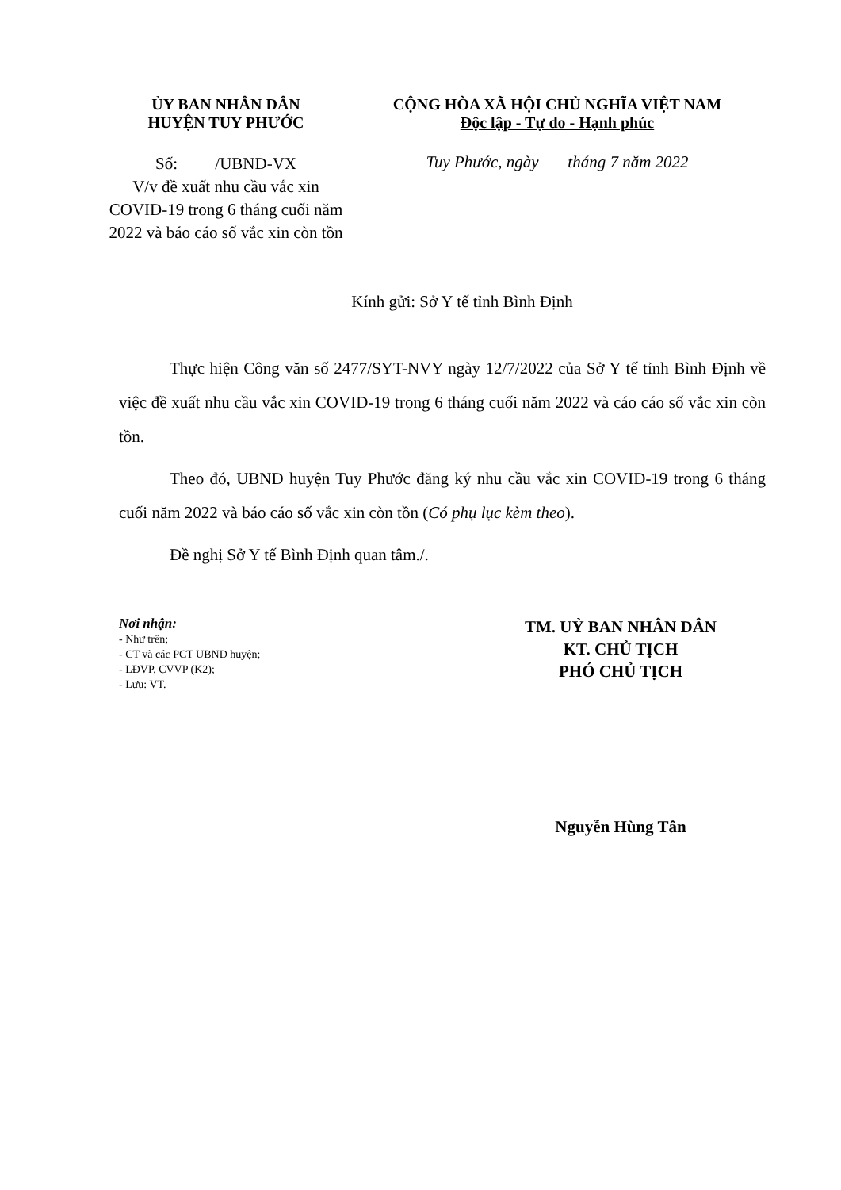ỦY BAN NHÂN DÂN
HUYỆN TUY PHƯỚC
CỘNG HÒA XÃ HỘI CHỦ NGHĨA VIỆT NAM
Độc lập - Tự do - Hạnh phúc
Số: /UBND-VX
V/v đề xuất nhu cầu vắc xin COVID-19 trong 6 tháng cuối năm 2022 và báo cáo số vắc xin còn tồn
Tuy Phước, ngày tháng 7 năm 2022
Kính gửi: Sở Y tế tỉnh Bình Định
Thực hiện Công văn số 2477/SYT-NVY ngày 12/7/2022 của Sở Y tế tỉnh Bình Định về việc đề xuất nhu cầu vắc xin COVID-19 trong 6 tháng cuối năm 2022 và cáo cáo số vắc xin còn tồn.
Theo đó, UBND huyện Tuy Phước đăng ký nhu cầu vắc xin COVID-19 trong 6 tháng cuối năm 2022 và báo cáo số vắc xin còn tồn (Có phụ lục kèm theo).
Đề nghị Sở Y tế Bình Định quan tâm./.
Nơi nhận:
- Như trên;
- CT và các PCT UBND huyện;
- LĐVP, CVVP (K2);
- Lưu: VT.
TM. UỶ BAN NHÂN DÂN
KT. CHỦ TỊCH
PHÓ CHỦ TỊCH
Nguyễn Hùng Tân